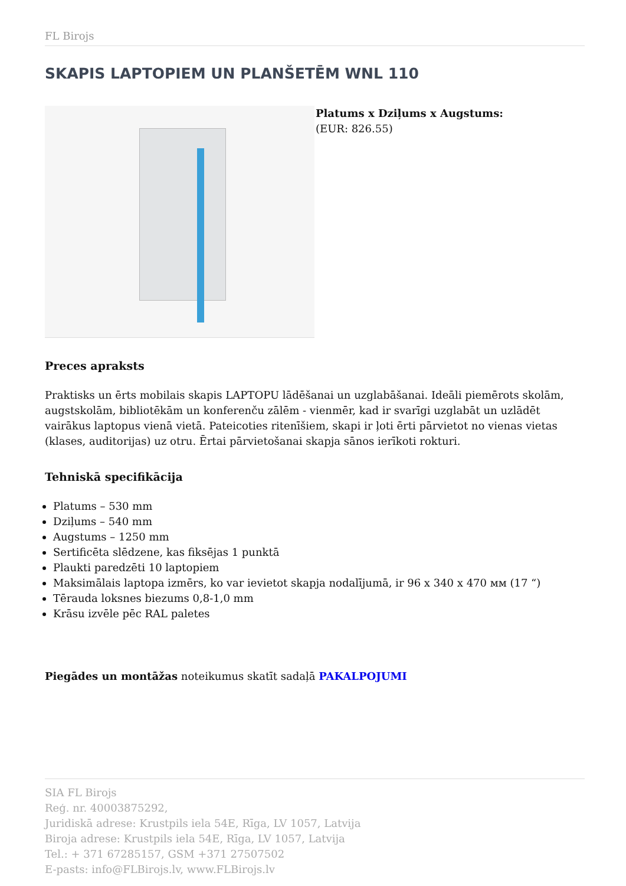FL Birojs
SKAPIS LAPTOPIEM UN PLANŠETĒM WNL 110
Platums x Dziļums x Augstums:
(EUR: 826.55)
Preces apraksts
Praktisks un ērts mobilais skapis LAPTOPU lādēšanai un uzglabāšanai. Ideāli piemērots skolām, augstskolām, bibliotēkām un konferenču zālēm - vienmēr, kad ir svarīgi uzglabāt un uzlādēt vairākus laptopus vienā vietā. Pateicoties ritenīšiem, skapi ir ļoti ērti pārvietot no vienas vietas (klases, auditorijas) uz otru. Ērtai pārvietošanai skapja sānos ierīkoti rokturi.
Tehniskā specifikācija
Platums – 530 mm
Dziļums – 540 mm
Augstums – 1250 mm
Sertificēta slēdzene, kas fiksējas 1 punktā
Plaukti paredzēti 10 laptopiem
Maksimālais laptopa izmērs, ko var ievietot skapja nodalījumā, ir 96 x 340 x 470 мм (17 “)
Tērauda loksnes biezums 0,8-1,0 mm
Krāsu izvēle pēc RAL paletes
Piegādes un montāžas noteikumus skatīt sadaļā PAKALPOJUMI
SIA FL Birojs
Reģ. nr. 40003875292,
Juridiskā adrese: Krustpils iela 54E, Rīga, LV 1057, Latvija
Biroja adrese: Krustpils iela 54E, Rīga, LV 1057, Latvija
Tel.: + 371 67285157, GSM +371 27507502
E-pasts: info@FLBirojs.lv, www.FLBirojs.lv